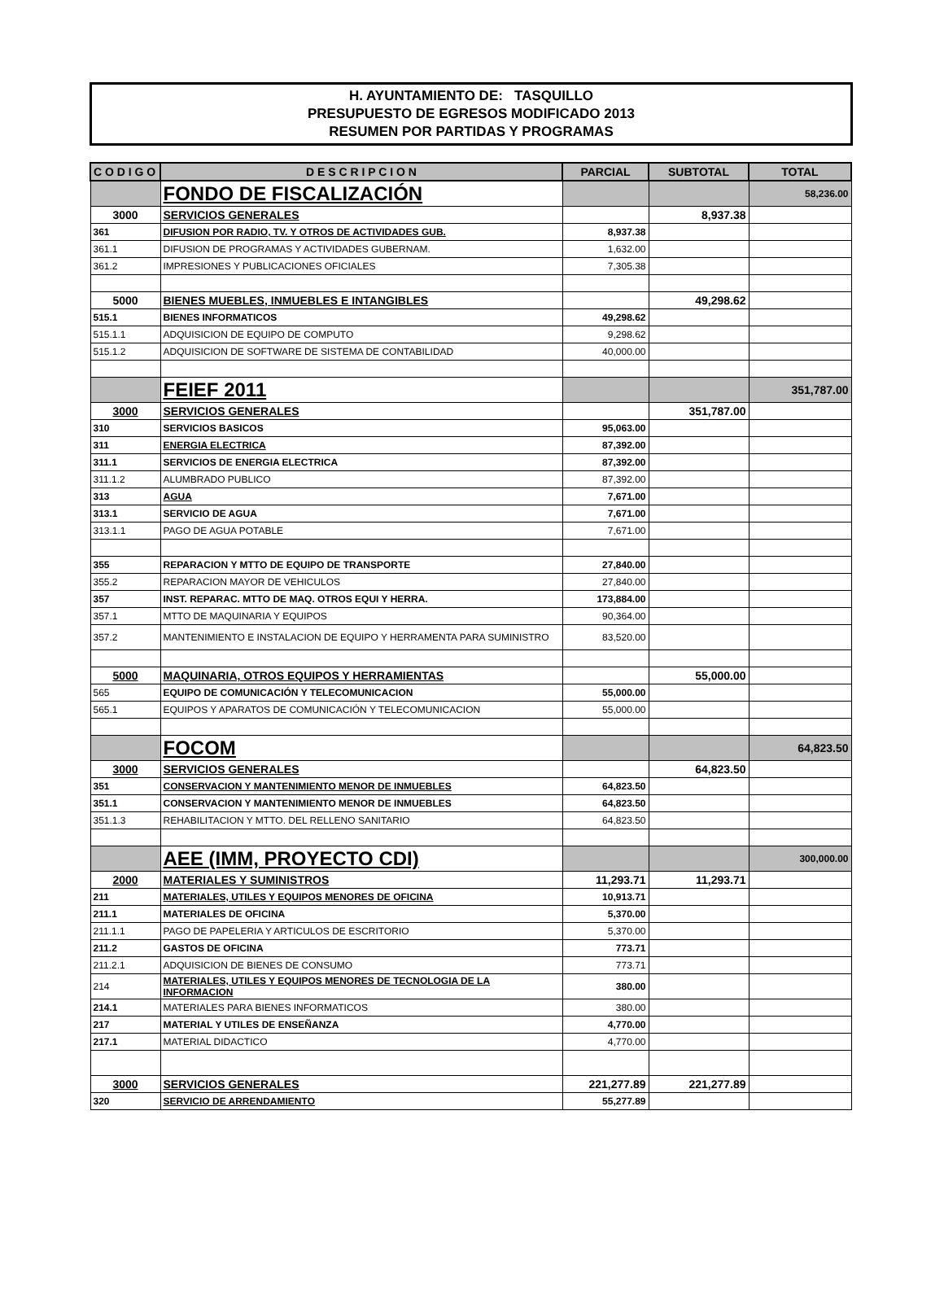H. AYUNTAMIENTO DE: TASQUILLO
PRESUPUESTO DE EGRESOS MODIFICADO 2013
RESUMEN POR PARTIDAS Y PROGRAMAS
| C O D I G O | D E S C R I P C I O N | PARCIAL | SUBTOTAL | TOTAL |
| --- | --- | --- | --- | --- |
| | FONDO DE FISCALIZACIÓN | | | 58,236.00 |
| 3000 | SERVICIOS GENERALES | | 8,937.38 | |
| 361 | DIFUSION POR RADIO, TV. Y OTROS DE ACTIVIDADES GUB. | 8,937.38 | | |
| 361.1 | DIFUSION DE PROGRAMAS Y ACTIVIDADES GUBERNAM. | 1,632.00 | | |
| 361.2 | IMPRESIONES Y PUBLICACIONES OFICIALES | 7,305.38 | | |
| 5000 | BIENES MUEBLES, INMUEBLES E INTANGIBLES | | 49,298.62 | |
| 515.1 | BIENES INFORMATICOS | 49,298.62 | | |
| 515.1.1 | ADQUISICION DE EQUIPO DE COMPUTO | 9,298.62 | | |
| 515.1.2 | ADQUISICION DE SOFTWARE DE SISTEMA DE CONTABILIDAD | 40,000.00 | | |
| | FEIEF 2011 | | | 351,787.00 |
| 3000 | SERVICIOS GENERALES | | 351,787.00 | |
| 310 | SERVICIOS BASICOS | 95,063.00 | | |
| 311 | ENERGIA ELECTRICA | 87,392.00 | | |
| 311.1 | SERVICIOS DE ENERGIA ELECTRICA | 87,392.00 | | |
| 311.1.2 | ALUMBRADO PUBLICO | 87,392.00 | | |
| 313 | AGUA | 7,671.00 | | |
| 313.1 | SERVICIO DE AGUA | 7,671.00 | | |
| 313.1.1 | PAGO DE AGUA POTABLE | 7,671.00 | | |
| 355 | REPARACION Y MTTO DE EQUIPO DE TRANSPORTE | 27,840.00 | | |
| 355.2 | REPARACION MAYOR DE VEHICULOS | 27,840.00 | | |
| 357 | INST. REPARAC. MTTO DE MAQ. OTROS EQUI Y HERRA. | 173,884.00 | | |
| 357.1 | MTTO DE MAQUINARIA Y EQUIPOS | 90,364.00 | | |
| 357.2 | MANTENIMIENTO E INSTALACION DE EQUIPO Y HERRAMENTA PARA SUMINISTRO | 83,520.00 | | |
| 5000 | MAQUINARIA, OTROS EQUIPOS Y HERRAMIENTAS | | 55,000.00 | |
| 565 | EQUIPO DE COMUNICACIÓN Y TELECOMUNICACION | 55,000.00 | | |
| 565.1 | EQUIPOS Y APARATOS DE COMUNICACIÓN Y TELECOMUNICACION | 55,000.00 | | |
| | FOCOM | | | 64,823.50 |
| 3000 | SERVICIOS GENERALES | | 64,823.50 | |
| 351 | CONSERVACION Y MANTENIMIENTO MENOR DE INMUEBLES | 64,823.50 | | |
| 351.1 | CONSERVACION Y MANTENIMIENTO MENOR DE INMUEBLES | 64,823.50 | | |
| 351.1.3 | REHABILITACION Y MTTO. DEL RELLENO SANITARIO | 64,823.50 | | |
| | AEE (IMM, PROYECTO CDI) | | | 300,000.00 |
| 2000 | MATERIALES Y SUMINISTROS | 11,293.71 | 11,293.71 | |
| 211 | MATERIALES, UTILES Y EQUIPOS MENORES DE OFICINA | 10,913.71 | | |
| 211.1 | MATERIALES DE OFICINA | 5,370.00 | | |
| 211.1.1 | PAGO DE PAPELERIA Y ARTICULOS DE ESCRITORIO | 5,370.00 | | |
| 211.2 | GASTOS DE OFICINA | 773.71 | | |
| 211.2.1 | ADQUISICION DE BIENES DE CONSUMO | 773.71 | | |
| 214 | MATERIALES, UTILES Y EQUIPOS MENORES DE TECNOLOGIA DE LA INFORMACION | 380.00 | | |
| 214.1 | MATERIALES PARA BIENES INFORMATICOS | 380.00 | | |
| 217 | MATERIAL Y UTILES DE ENSEÑANZA | 4,770.00 | | |
| 217.1 | MATERIAL DIDACTICO | 4,770.00 | | |
| 3000 | SERVICIOS GENERALES | 221,277.89 | 221,277.89 | |
| 320 | SERVICIO DE ARRENDAMIENTO | 55,277.89 | | |